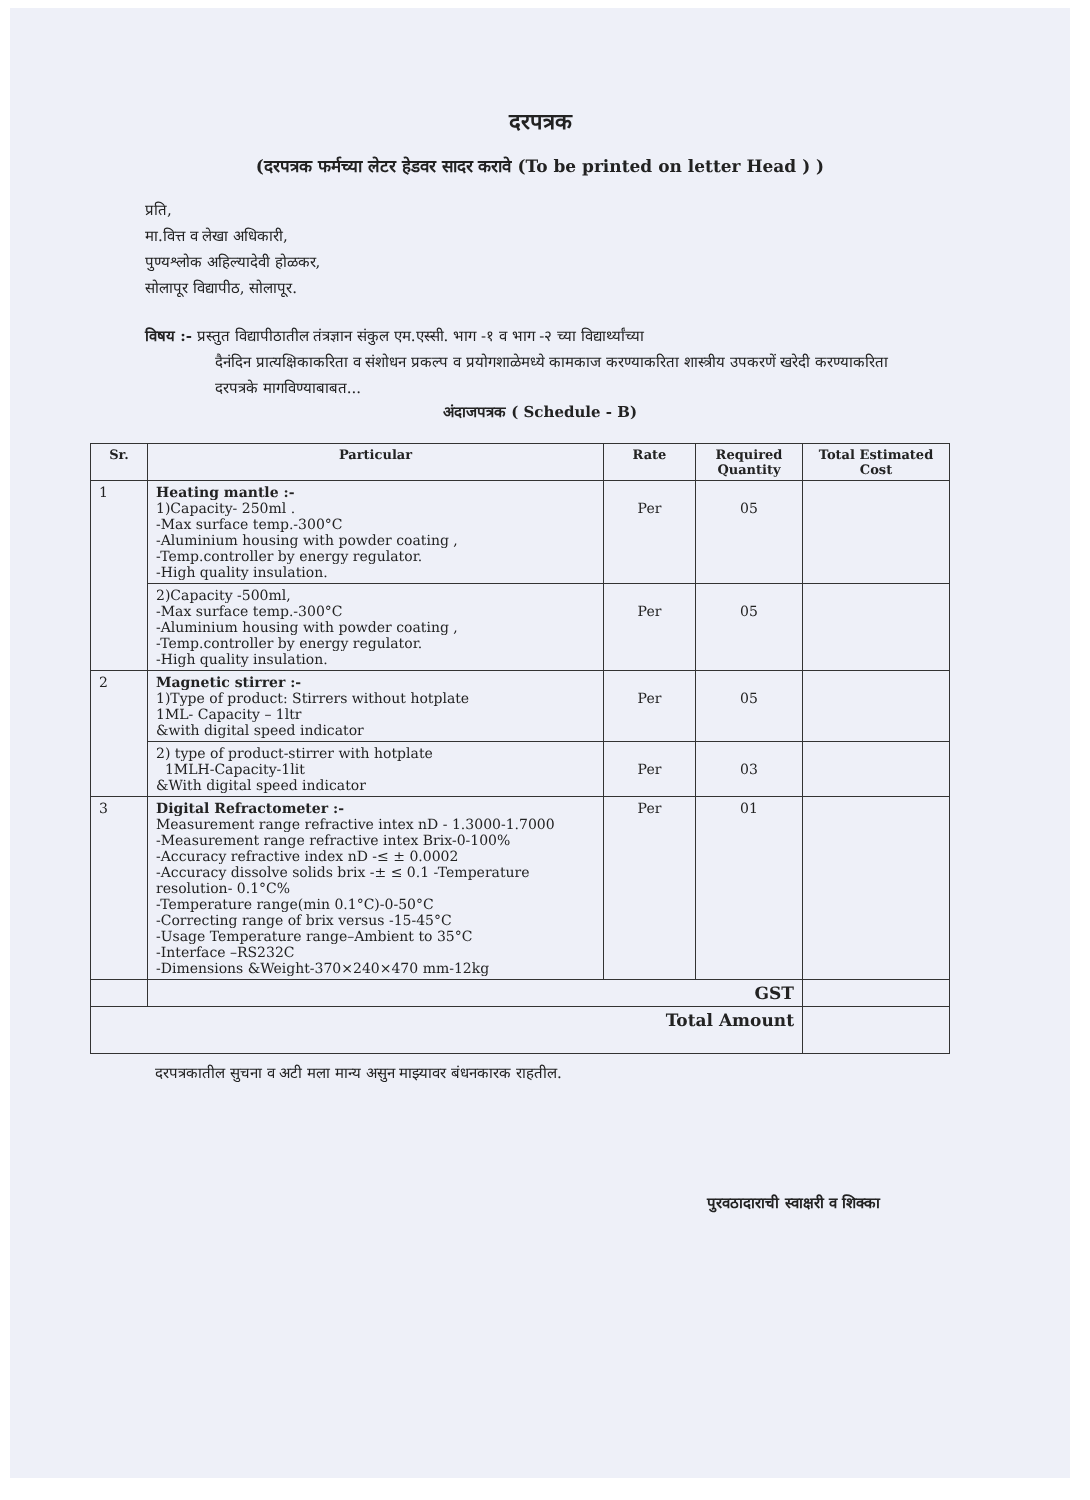दरपत्रक
(दरपत्रक फर्मच्या लेटर हेडवर सादर करावे (To be printed on letter Head ) )
प्रति,
मा.वित्त व लेखा अधिकारी,
पुण्यश्लोक अहिल्यादेवी होळकर,
सोलापूर विद्यापीठ, सोलापूर.
विषय :- प्रस्तुत विद्यापीठातील तंत्रज्ञान संकुल एम.एस्सी. भाग -१ व भाग -२ च्या विद्यार्थ्यांच्या
दैनंदिन प्रात्यक्षिकाकरिता व संशोधन प्रकल्प व प्रयोगशाळेमध्ये कामकाज करण्याकरिता शास्त्रीय उपकरणें खरेदी करण्याकरिता दरपत्रके मागविण्याबाबत...
अंदाजपत्रक ( Schedule - B)
| Sr. | Particular | Rate | Required Quantity | Total Estimated Cost |
| --- | --- | --- | --- | --- |
| 1 | Heating mantle :- 1)Capacity- 250ml . -Max surface temp.-300°C -Aluminium housing with powder coating , -Temp.controller by energy regulator. -High quality insulation. | Per | 05 | |
| | 2)Capacity -500ml, -Max surface temp.-300°C -Aluminium housing with powder coating , -Temp.controller by energy regulator. -High quality insulation. | Per | 05 | |
| 2 | Magnetic stirrer :- 1)Type of product: Stirrers without hotplate 1ML- Capacity – 1ltr &with digital speed indicator | Per | 05 | |
| | 2) type of product-stirrer with hotplate 1MLH-Capacity-1lit &With digital speed indicator | Per | 03 | |
| 3 | Digital Refractometer :- Measurement range refractive intex nD - 1.3000-1.7000 -Measurement range refractive intex Brix-0-100% -Accuracy refractive index nD -≤ ± 0.0002 -Accuracy dissolve solids brix -± ≤ 0.1 -Temperature resolution- 0.1°C% -Temperature range(min 0.1°C)-0-50°C -Correcting range of brix versus -15-45°C -Usage Temperature range–Ambient to 35°C -Interface –RS232C -Dimensions &Weight-370×240×470 mm-12kg | Per | 01 | |
| | GST | | | |
| Total Amount | | | | |
दरपत्रकातील सुचना व अटी मला मान्य असुन माझ्यावर बंधनकारक राहतील.
पुरवठादाराची स्वाक्षरी व शिक्का